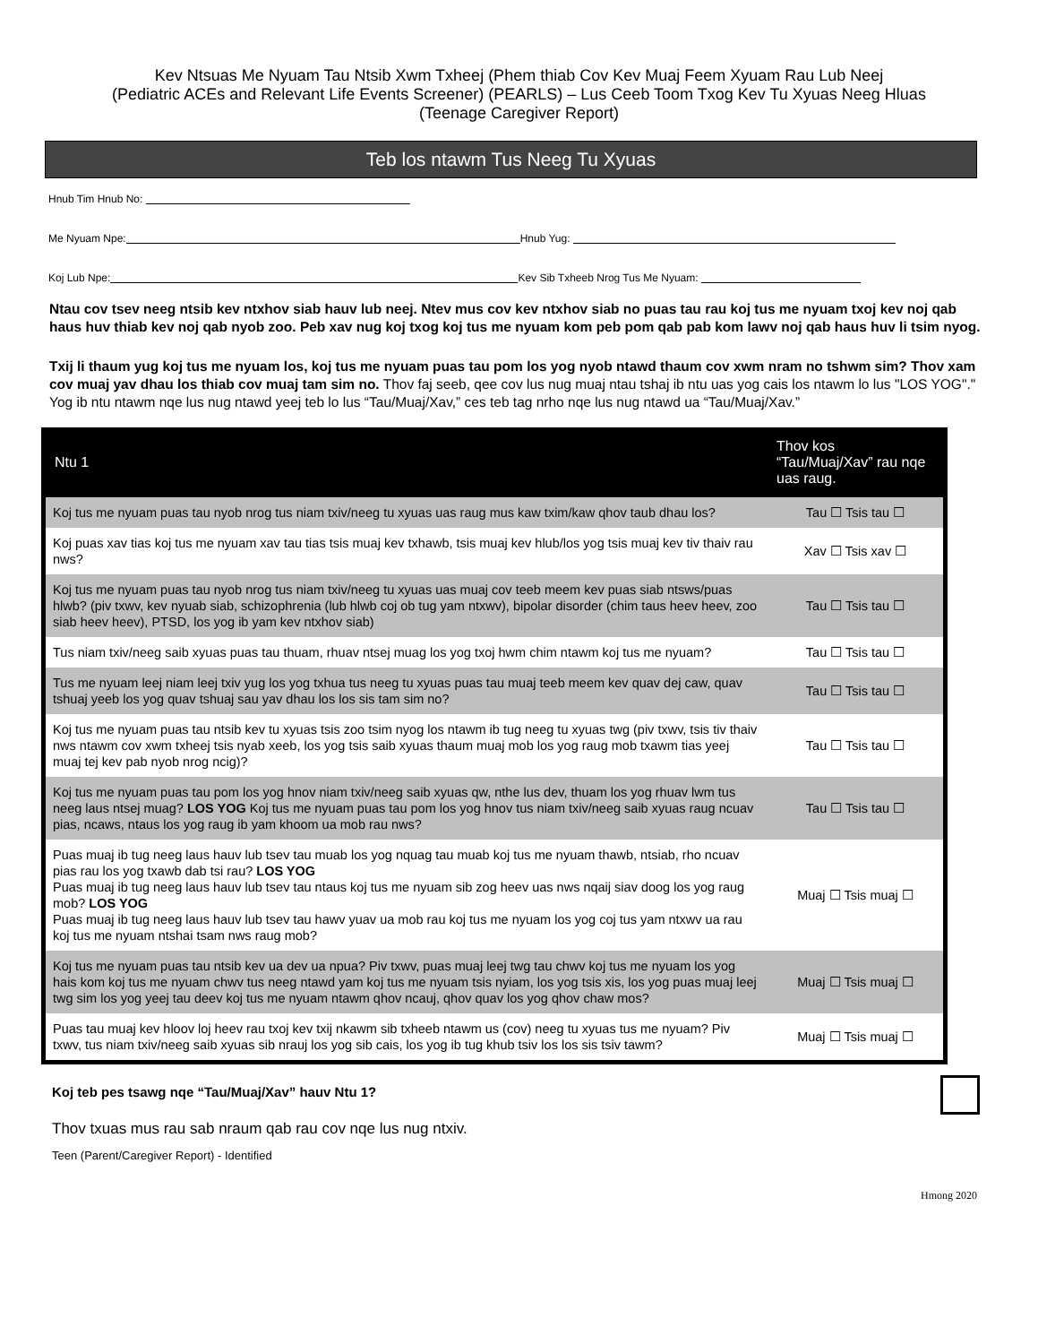Kev Ntsuas Me Nyuam Tau Ntsib Xwm Txheej (Phem thiab Cov Kev Muaj Feem Xyuam Rau Lub Neej
(Pediatric ACEs and Relevant Life Events Screener) (PEARLS) – Lus Ceeb Toom Txog Kev Tu Xyuas Neeg Hluas
(Teenage Caregiver Report)
Teb los ntawm Tus Neeg Tu Xyuas
Hnub Tim Hnub No:
Me Nyuam Npe: Hnub Yug:
Koj Lub Npe: Kev Sib Txheeb Nrog Tus Me Nyuam:
Ntau cov tsev neeg ntsib kev ntxhov siab hauv lub neej. Ntev mus cov kev ntxhov siab no puas tau rau koj tus me nyuam txoj kev noj qab haus huv thiab kev noj qab nyob zoo. Peb xav nug koj txog koj tus me nyuam kom peb pom qab pab kom lawv noj qab haus huv li tsim nyog.
Txij li thaum yug koj tus me nyuam los, koj tus me nyuam puas tau pom los yog nyob ntawd thaum cov xwm nram no tshwm sim? Thov xam cov muaj yav dhau los thiab cov muaj tam sim no. Thov faj seeb, qee cov lus nug muaj ntau tshaj ib ntu uas yog cais los ntawm lo lus "LOS YOG"." Yog ib ntu ntawm nqe lus nug ntawd yeej teb lo lus “Tau/Muaj/Xav,” ces teb tag nrho nqe lus nug ntawd ua “Tau/Muaj/Xav.”
| Ntu 1 | Thov kos “Tau/Muaj/Xav” rau nqe uas raug. |
| --- | --- |
| Koj tus me nyuam puas tau nyob nrog tus niam txiv/neeg tu xyuas uas raug mus kaw txim/kaw qhov taub dhau los? | Tau ☐ Tsis tau ☐ |
| Koj puas xav tias koj tus me nyuam xav tau tias tsis muaj kev txhawb, tsis muaj kev hlub/los yog tsis muaj kev tiv thaiv rau nws? | Xav ☐ Tsis xav ☐ |
| Koj tus me nyuam puas tau nyob nrog tus niam txiv/neeg tu xyuas uas muaj cov teeb meem kev puas siab ntsws/puas hlwb? (piv txwv, kev nyuab siab, schizophrenia (lub hlwb coj ob tug yam ntxwv), bipolar disorder (chim taus heev heev, zoo siab heev heev), PTSD, los yog ib yam kev ntxhov siab) | Tau ☐ Tsis tau ☐ |
| Tus niam txiv/neeg saib xyuas puas tau thuam, rhuav ntsej muag los yog txoj hwm chim ntawm koj tus me nyuam? | Tau ☐ Tsis tau ☐ |
| Tus me nyuam leej niam leej txiv yug los yog txhua tus neeg tu xyuas puas tau muaj teeb meem kev quav dej caw, quav tshuaj yeeb los yog quav tshuaj sau yav dhau los los sis tam sim no? | Tau ☐ Tsis tau ☐ |
| Koj tus me nyuam puas tau ntsib kev tu xyuas tsis zoo tsim nyog los ntawm ib tug neeg tu xyuas twg (piv txwv, tsis tiv thaiv nws ntawm cov xwm txheej tsis nyab xeeb, los yog tsis saib xyuas thaum muaj mob los yog raug mob txawm tias yeej muaj tej kev pab nyob nrog ncig)? | Tau ☐ Tsis tau ☐ |
| Koj tus me nyuam puas tau pom los yog hnov niam txiv/neeg saib xyuas qw, nthe lus dev, thuam los yog rhuav lwm tus neeg laus ntsej muag? LOS YOG Koj tus me nyuam puas tau pom los yog hnov tus niam txiv/neeg saib xyuas raug ncuav pias, ncaws, ntaus los yog raug ib yam khoom ua mob rau nws? | Tau ☐ Tsis tau ☐ |
| Puas muaj ib tug neeg laus hauv lub tsev tau muab los yog nquag tau muab koj tus me nyuam thawb, ntsiab, rho ncuav pias rau los yog txawb dab tsi rau? LOS YOG Puas muaj ib tug neeg laus hauv lub tsev tau ntaus koj tus me nyuam sib zog heev uas nws nqaij siav doog los yog raug mob? LOS YOG Puas muaj ib tug neeg laus hauv lub tsev tau hawv yuav ua mob rau koj tus me nyuam los yog coj tus yam ntxwv ua rau koj tus me nyuam ntshai tsam nws raug mob? | Muaj ☐ Tsis muaj ☐ |
| Koj tus me nyuam puas tau ntsib kev ua dev ua npua? Piv txwv, puas muaj leej twg tau chwv koj tus me nyuam los yog hais kom koj tus me nyuam chwv tus neeg ntawd yam koj tus me nyuam tsis nyiam, los yog tsis xis, los yog puas muaj leej twg sim los yog yeej tau deev koj tus me nyuam ntawm qhov ncauj, qhov quav los yog qhov chaw mos? | Muaj ☐ Tsis muaj ☐ |
| Puas tau muaj kev hloov loj heev rau txoj kev txij nkawm sib txheeb ntawm us (cov) neeg tu xyuas tus me nyuam? Piv txwv, tus niam txiv/neeg saib xyuas sib nrauj los yog sib cais, los yog ib tug khub tsiv los los sis tsiv tawm? | Muaj ☐ Tsis muaj ☐ |
Koj teb pes tsawg nqe “Tau/Muaj/Xav” hauv Ntu 1?
Thov txuas mus rau sab nraum qab rau cov nqe lus nug ntxiv.
Teen (Parent/Caregiver Report) - Identified
Hmong 2020